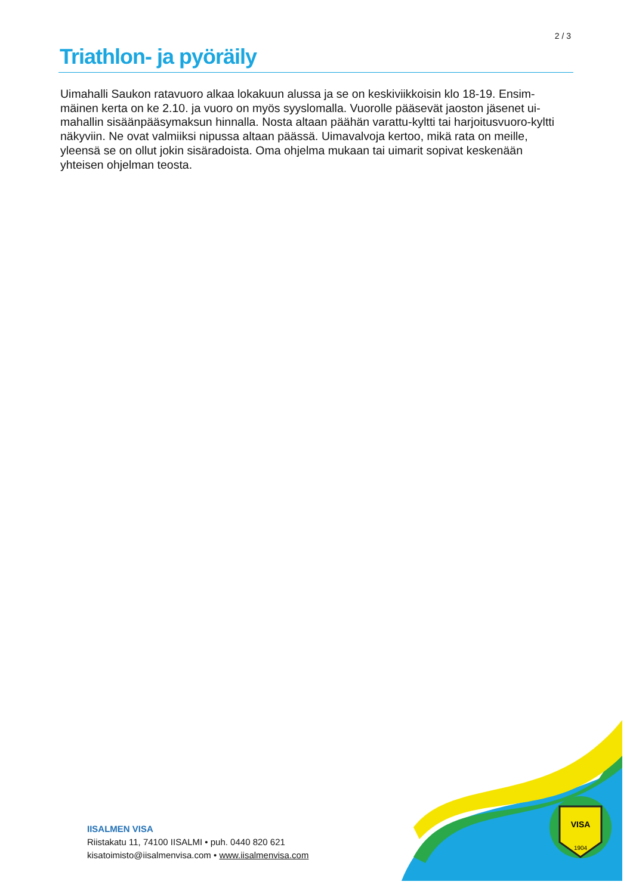2 / 3
Triathlon- ja pyöräily
Uimahalli Saukon ratavuoro alkaa lokakuun alussa ja se on keskiviikkoisin klo 18-19. Ensim­mäinen kerta on ke 2.10. ja vuoro on myös syyslomalla. Vuorolle pääsevät jaoston jäsenet ui­mahallin sisäänpääsymaksun hinnalla. Nosta altaan päähän varattu-kyltti tai harjoitusvuoro-kyltti näkyviin. Ne ovat valmiiksi nipussa altaan päässä. Uimavalvoja kertoo, mikä rata on meille, yleensä se on ollut jokin sisäradoista. Oma ohjelma mukaan tai uimarit sopivat keske­nään yhteisen ohjelman teosta.
IISALMEN VISA
Riistakatu 11, 74100 IISALMI • puh. 0440 820 621
kisatoimisto@iisalmenvisa.com • www.iisalmenvisa.com
VISA
1904